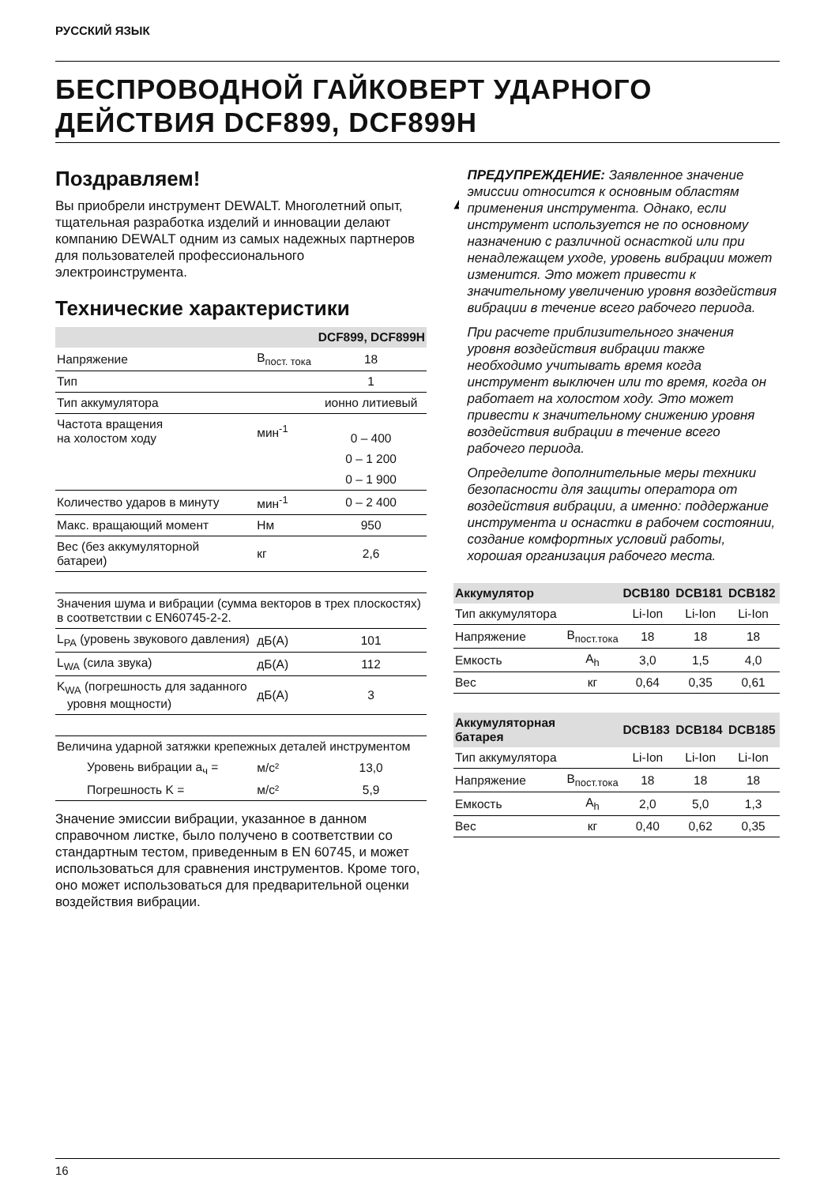РУССКИЙ ЯЗЫК
БЕСПРОВОДНОЙ ГАЙКОВЕРТ УДАРНОГО ДЕЙСТВИЯ DCF899, DCF899H
Поздравляем!
Вы приобрели инструмент DEWALT. Многолетний опыт, тщательная разработка изделий и инновации делают компанию DEWALT одним из самых надежных партнеров для пользователей профессионального электроинструмента.
Технические характеристики
| | | DCF899, DCF899H |
| --- | --- | --- |
| Напряжение | В<sub>пост. тока</sub> | 18 |
| Тип | | 1 |
| Тип аккумулятора | | ионно литиевый |
| Частота вращения на холостом ходу | мин<sup>-1</sup> | 0 – 400 |
| | | 0 – 1 200 |
| | | 0 – 1 900 |
| Количество ударов в минуту | мин<sup>-1</sup> | 0 – 2 400 |
| Макс. вращающий момент | Нм | 950 |
| Вес (без аккумуляторной батареи) | кг | 2,6 |
| Значения шума и вибрации (сумма векторов в трех плоскостях) в соответствии с EN60745-2-2. | | |
| L<sub>PA</sub> (уровень звукового давления) | дБ(А) | 101 |
| L<sub>WA</sub> (сила звука) | дБ(А) | 112 |
| K<sub>WA</sub> (погрешность для заданного уровня мощности) | дБ(А) | 3 |
| Величина ударной затяжки крепежных деталей инструментом | | |
| Уровень вибрации a<sub>ч</sub> = | м/с² | 13,0 |
| Погрешность K = | м/с² | 5,9 |
Значение эмиссии вибрации, указанное в данном справочном листке, было получено в соответствии со стандартным тестом, приведенным в EN 60745, и может использоваться для сравнения инструментов. Кроме того, оно может использоваться для предварительной оценки воздействия вибрации.
ПРЕДУПРЕЖДЕНИЕ: Заявленное значение эмиссии относится к основным областям применения инструмента. Однако, если инструмент используется не по основному назначению с различной оснасткой или при ненадлежащем уходе, уровень вибрации может изменится. Это может привести к значительному увеличению уровня воздействия вибрации в течение всего рабочего периода.
При расчете приблизительного значения уровня воздействия вибрации также необходимо учитывать время когда инструмент выключен или то время, когда он работает на холостом ходу. Это может привести к значительному снижению уровня воздействия вибрации в течение всего рабочего периода.
Определите дополнительные меры техники безопасности для защиты оператора от воздействия вибрации, а именно: поддержание инструмента и оснастки в рабочем состоянии, создание комфортных условий работы, хорошая организация рабочего места.
| Аккумулятор | | DCB180 | DCB181 | DCB182 |
| --- | --- | --- | --- | --- |
| Тип аккумулятора | | Li-Ion | Li-Ion | Li-Ion |
| Напряжение | В<sub>пост.тока</sub> | 18 | 18 | 18 |
| Емкость | A<sub>h</sub> | 3,0 | 1,5 | 4,0 |
| Вес | кг | 0,64 | 0,35 | 0,61 |
| Аккумуляторная батарея | | DCB183 | DCB184 | DCB185 |
| --- | --- | --- | --- | --- |
| Тип аккумулятора | | Li-Ion | Li-Ion | Li-Ion |
| Напряжение | В<sub>пост.тока</sub> | 18 | 18 | 18 |
| Емкость | A<sub>h</sub> | 2,0 | 5,0 | 1,3 |
| Вес | кг | 0,40 | 0,62 | 0,35 |
16